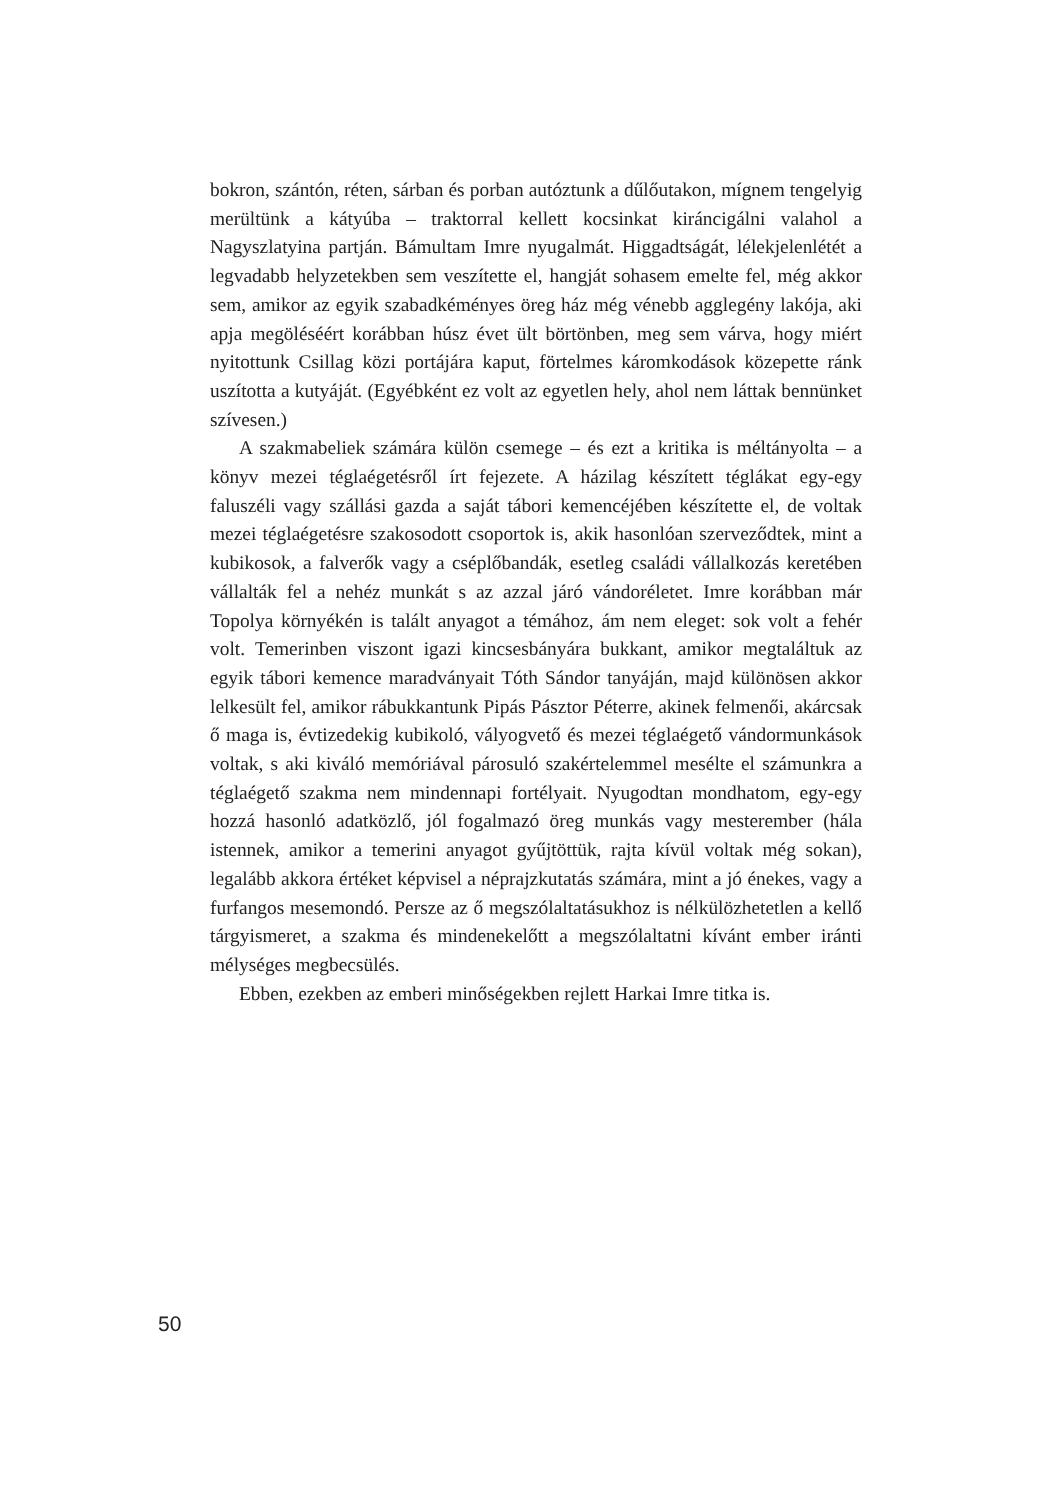bokron, szántón, réten, sárban és porban autóztunk a dűlőutakon, mígnem tengelyig merültünk a kátyúba – traktorral kellett kocsinkat kiráncigálni valahol a Nagyszlatyina partján. Bámultam Imre nyugalmát. Higgadtságát, lélekjelenlétét a legvadabb helyzetekben sem veszítette el, hangját sohasem emelte fel, még akkor sem, amikor az egyik szabadkéményes öreg ház még vénebb agglegény lakója, aki apja megöléséért korábban húsz évet ült börtönben, meg sem várva, hogy miért nyitottunk Csillag közi portájára kaput, förtelmes káromkodások közepette ránk uszította a kutyáját. (Egyébként ez volt az egyetlen hely, ahol nem láttak bennünket szívesen.)
A szakmabeliek számára külön csemege – és ezt a kritika is méltányolta – a könyv mezei téglaégetésről írt fejezete. A házilag készített téglákat egy-egy faluszéli vagy szállási gazda a saját tábori kemencéjében készítette el, de voltak mezei téglaégetésre szakosodott csoportok is, akik hasonlóan szerveződtek, mint a kubikosok, a falverők vagy a cséplőbandák, esetleg családi vállalkozás keretében vállalták fel a nehéz munkát s az azzal járó vándoréletet. Imre korábban már Topolya környékén is talált anyagot a témához, ám nem eleget: sok volt a fehér volt. Temerinben viszont igazi kincsesbányára bukkant, amikor megtaláltuk az egyik tábori kemence maradványait Tóth Sándor tanyáján, majd különösen akkor lelkesült fel, amikor rábukkantunk Pipás Pásztor Péterre, akinek felmenői, akárcsak ő maga is, évtizedekig kubikoló, vályogvető és mezei téglaégető vándormunkások voltak, s aki kiváló memóriával párosuló szakértelemmel mesélte el számunkra a téglaégető szakma nem mindennapi fortélyait. Nyugodtan mondhatom, egy-egy hozzá hasonló adatközlő, jól fogalmazó öreg munkás vagy mesterember (hála istennek, amikor a temerini anyagot gyűjtöttük, rajta kívül voltak még sokan), legalább akkora értéket képvisel a néprajzkutatás számára, mint a jó énekes, vagy a furfangos mesemondó. Persze az ő megszólaltatásukhoz is nélkülözhetetlen a kellő tárgyismeret, a szakma és mindenekelőtt a megszólaltatni kívánt ember iránti mélységes megbecsülés.
Ebben, ezekben az emberi minőségekben rejlett Harkai Imre titka is.
50